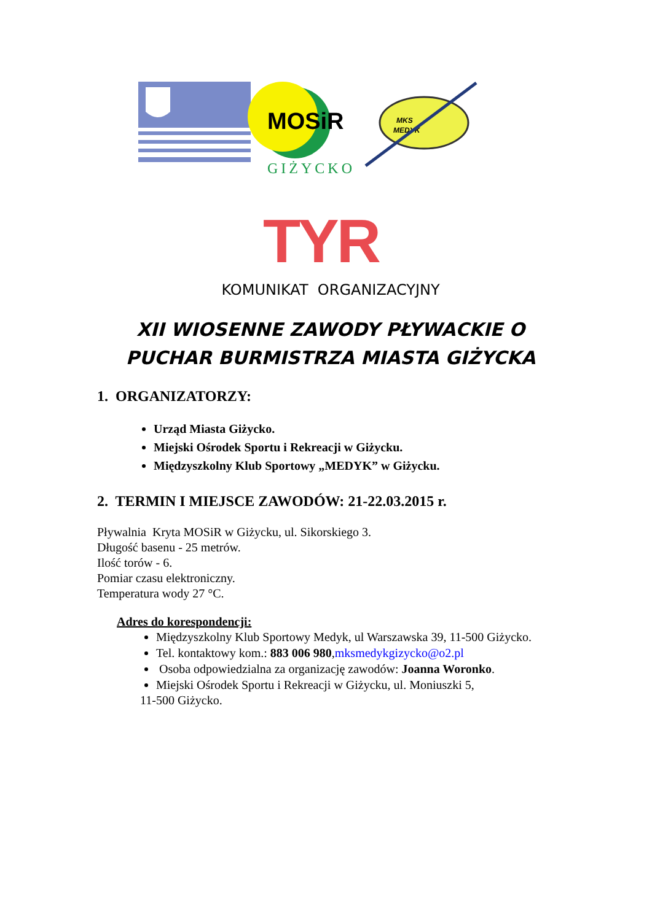MOSiR
GIŻYCKO
MKS
MEDYK
TYR
KOMUNIKAT ORGANIZACYJNY
XII WIOSENNE ZAWODY PŁYWACKIE O
PUCHAR BURMISTRZA MIASTA GIŻYCKA
1. ORGANIZATORZY:
Urząd Miasta Giżycko.
Miejski Ośrodek Sportu i Rekreacji w Giżycku.
Międzyszkolny Klub Sportowy „MEDYK” w Giżycku.
2. TERMIN I MIEJSCE ZAWODÓW: 21-22.03.2015 r.
Pływalnia Kryta MOSiR w Giżycku, ul. Sikorskiego 3.
Długość basenu - 25 metrów.
Ilość torów - 6.
Pomiar czasu elektroniczny.
Temperatura wody 27 °C.
Adres do korespondencji:
Międzyszkolny Klub Sportowy Medyk, ul Warszawska 39, 11-500 Giżycko.
Tel. kontaktowy kom.: 883 006 980,mksmedykgizycko@o2.pl
Osoba odpowiedzialna za organizację zawodów: Joanna Woronko.
Miejski Ośrodek Sportu i Rekreacji w Giżycku, ul. Moniuszki 5,
11-500 Giżycko.